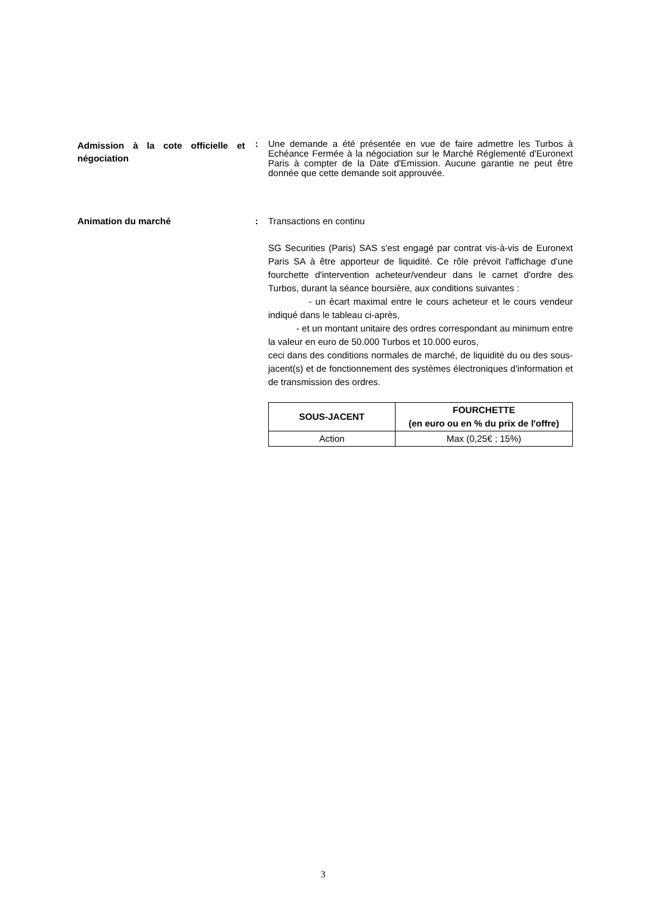Admission à la cote officielle et négociation
: Une demande a été présentée en vue de faire admettre les Turbos à Echéance Fermée à la négociation sur le Marché Réglementé d'Euronext Paris à compter de la Date d'Emission. Aucune garantie ne peut être donnée que cette demande soit approuvée.
Animation du marché
: Transactions en continu
SG Securities (Paris) SAS s'est engagé par contrat vis-à-vis de Euronext Paris SA à être apporteur de liquidité. Ce rôle prévoit l'affichage d'une fourchette d'intervention acheteur/vendeur dans le carnet d'ordre des Turbos, durant la séance boursière, aux conditions suivantes :
- un écart maximal entre le cours acheteur et le cours vendeur indiqué dans le tableau ci-après,
- et un montant unitaire des ordres correspondant au minimum entre la valeur en euro de 50.000 Turbos et 10.000 euros,
ceci dans des conditions normales de marché, de liquidité du ou des sous-jacent(s) et de fonctionnement des systèmes électroniques d'information et de transmission des ordres.
| SOUS-JACENT | FOURCHETTE (en euro ou en % du prix de l'offre) |
| --- | --- |
| Action | Max (0,25€ ; 15%) |
3